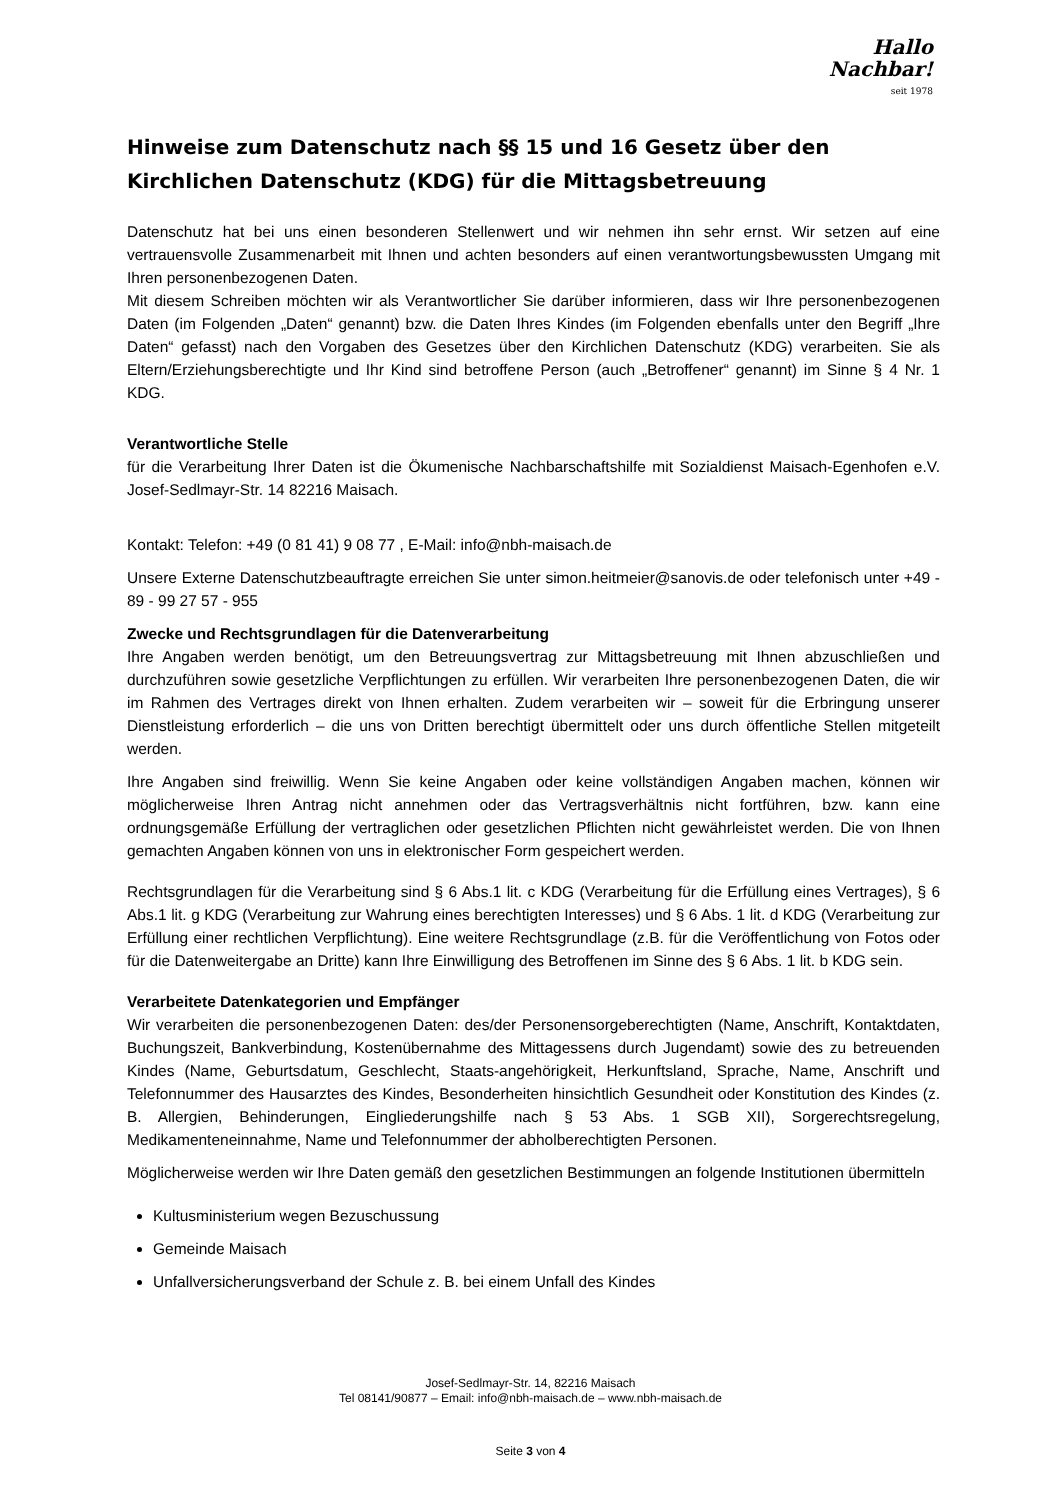Hallo Nachbar!
seit 1978
Hinweise zum Datenschutz nach §§ 15 und 16 Gesetz über den Kirchlichen Datenschutz (KDG) für die Mittagsbetreuung
Datenschutz hat bei uns einen besonderen Stellenwert und wir nehmen ihn sehr ernst. Wir setzen auf eine vertrauensvolle Zusammenarbeit mit Ihnen und achten besonders auf einen verantwortungsbewussten Umgang mit Ihren personenbezogenen Daten.
Mit diesem Schreiben möchten wir als Verantwortlicher Sie darüber informieren, dass wir Ihre personenbezogenen Daten (im Folgenden „Daten“ genannt) bzw. die Daten Ihres Kindes (im Folgenden ebenfalls unter den Begriff „Ihre Daten“ gefasst) nach den Vorgaben des Gesetzes über den Kirchlichen Datenschutz (KDG) verarbeiten. Sie als Eltern/Erziehungsberechtigte und Ihr Kind sind betroffene Person (auch „Betroffener“ genannt) im Sinne § 4 Nr. 1 KDG.
Verantwortliche Stelle
für die Verarbeitung Ihrer Daten ist die Ökumenische Nachbarschaftshilfe mit Sozialdienst Maisach-Egenhofen e.V. Josef-Sedlmayr-Str. 14 82216 Maisach.
Kontakt: Telefon: +49 (0 81 41) 9 08 77 , E-Mail: info@nbh-maisach.de
Unsere Externe Datenschutzbeauftragte erreichen Sie unter simon.heitmeier@sanovis.de oder telefonisch unter +49 - 89 - 99 27 57 - 955
Zwecke und Rechtsgrundlagen für die Datenverarbeitung
Ihre Angaben werden benötigt, um den Betreuungsvertrag zur Mittagsbetreuung mit Ihnen abzuschließen und durchzuführen sowie gesetzliche Verpflichtungen zu erfüllen. Wir verarbeiten Ihre personenbezogenen Daten, die wir im Rahmen des Vertrages direkt von Ihnen erhalten. Zudem verarbeiten wir – soweit für die Erbringung unserer Dienstleistung erforderlich – die uns von Dritten berechtigt übermittelt oder uns durch öffentliche Stellen mitgeteilt werden.
Ihre Angaben sind freiwillig. Wenn Sie keine Angaben oder keine vollständigen Angaben machen, können wir möglicherweise Ihren Antrag nicht annehmen oder das Vertragsverhältnis nicht fortführen, bzw. kann eine ordnungsgemäße Erfüllung der vertraglichen oder gesetzlichen Pflichten nicht gewährleistet werden. Die von Ihnen gemachten Angaben können von uns in elektronischer Form gespeichert werden.
Rechtsgrundlagen für die Verarbeitung sind § 6 Abs.1 lit. c KDG (Verarbeitung für die Erfüllung eines Vertrages), § 6 Abs.1 lit. g KDG (Verarbeitung zur Wahrung eines berechtigten Interesses) und § 6 Abs. 1 lit. d KDG (Verarbeitung zur Erfüllung einer rechtlichen Verpflichtung). Eine weitere Rechtsgrundlage (z.B. für die Veröffentlichung von Fotos oder für die Datenweitergabe an Dritte) kann Ihre Einwilligung des Betroffenen im Sinne des § 6 Abs. 1 lit. b KDG sein.
Verarbeitete Datenkategorien und Empfänger
Wir verarbeiten die personenbezogenen Daten: des/der Personensorgeberechtigten (Name, Anschrift, Kontaktdaten, Buchungszeit, Bankverbindung, Kostenübernahme des Mittagessens durch Jugendamt) sowie des zu betreuenden Kindes (Name, Geburtsdatum, Geschlecht, Staats-angehörigkeit, Herkunftsland, Sprache, Name, Anschrift und Telefonnummer des Hausarztes des Kindes, Besonderheiten hinsichtlich Gesundheit oder Konstitution des Kindes (z. B. Allergien, Behinderungen, Eingliederungshilfe nach § 53 Abs. 1 SGB XII), Sorgerechtsregelung, Medikamenteneinnahme, Name und Telefonnummer der abholberechtigten Personen.
Möglicherweise werden wir Ihre Daten gemäß den gesetzlichen Bestimmungen an folgende Institutionen übermitteln
Kultusministerium wegen Bezuschussung
Gemeinde Maisach
Unfallversicherungsverband der Schule z. B. bei einem Unfall des Kindes
Josef-Sedlmayr-Str. 14, 82216 Maisach
Tel 08141/90877 – Email: info@nbh-maisach.de – www.nbh-maisach.de
Seite 3 von 4